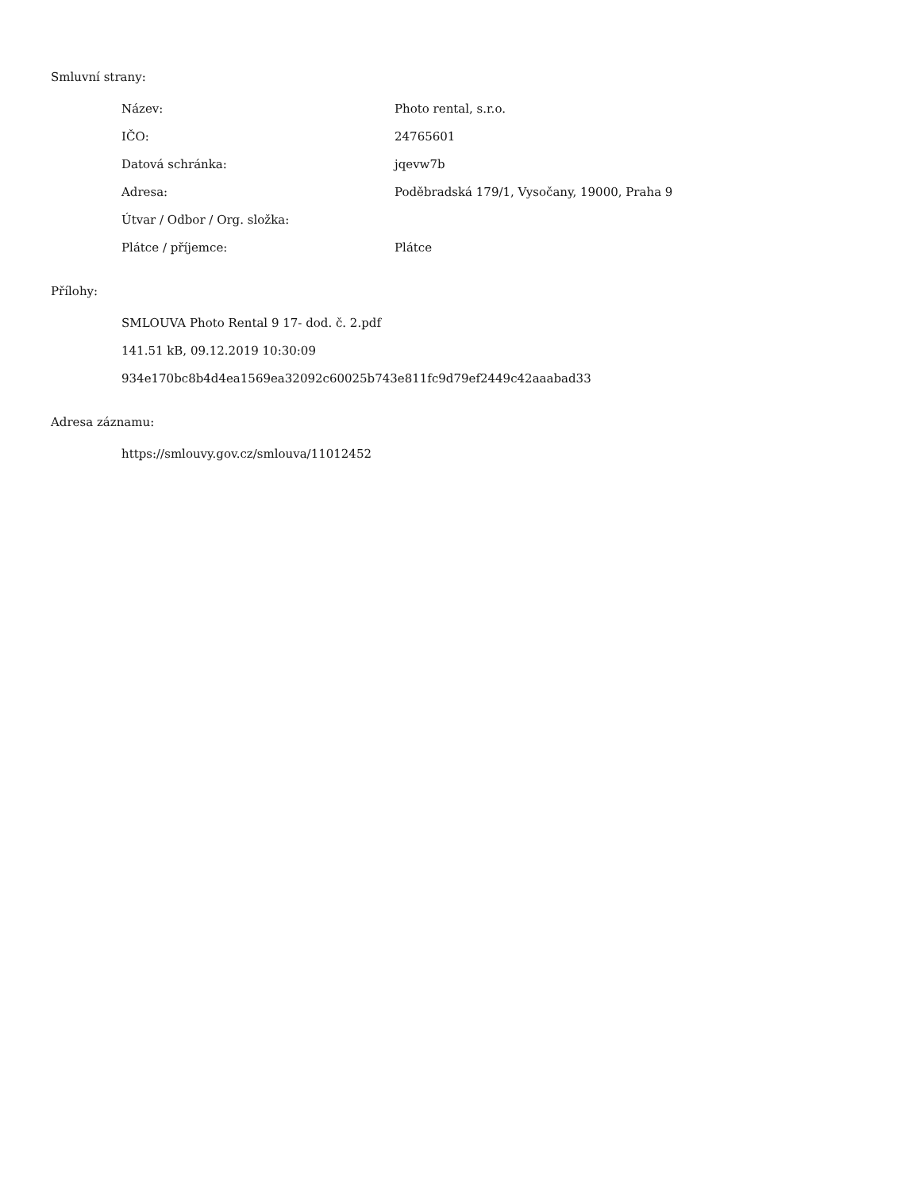Smluvní strany:
| Název: | Photo rental, s.r.o. |
| IČO: | 24765601 |
| Datová schránka: | jqevw7b |
| Adresa: | Poděbradská 179/1, Vysočany, 19000, Praha 9 |
| Útvar / Odbor / Org. složka: | |
| Plátce / příjemce: | Plátce |
Přílohy:
SMLOUVA Photo Rental 9 17- dod. č. 2.pdf
141.51 kB, 09.12.2019 10:30:09
934e170bc8b4d4ea1569ea32092c60025b743e811fc9d79ef2449c42aaabad33
Adresa záznamu:
https://smlouvy.gov.cz/smlouva/11012452